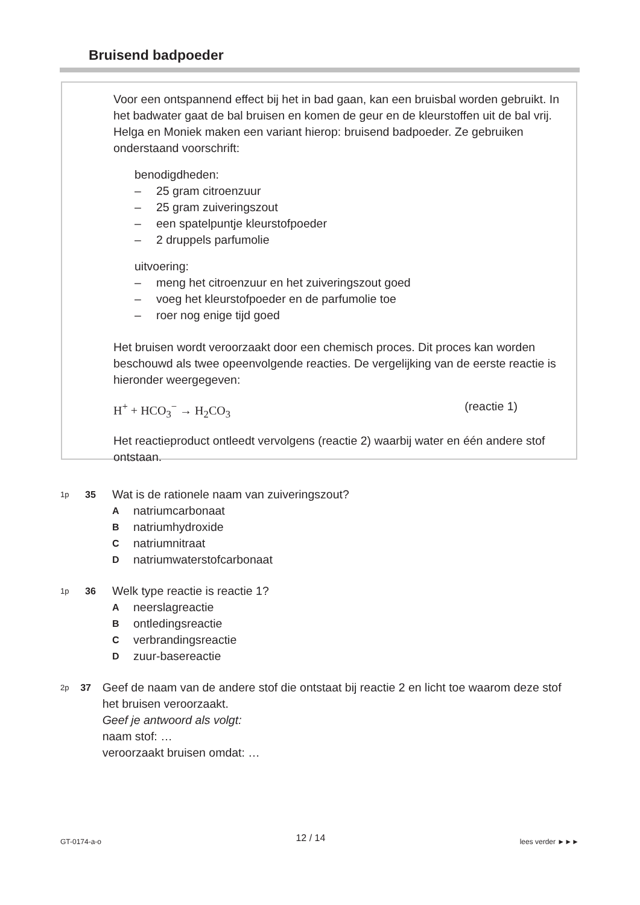Bruisend badpoeder
Voor een ontspannend effect bij het in bad gaan, kan een bruisbal worden gebruikt. In het badwater gaat de bal bruisen en komen de geur en de kleurstoffen uit de bal vrij. Helga en Moniek maken een variant hierop: bruisend badpoeder. Ze gebruiken onderstaand voorschrift:
benodigdheden:
– 25 gram citroenzuur
– 25 gram zuiveringszout
– een spatelpuntje kleurstofpoeder
– 2 druppels parfumolie
uitvoering:
– meng het citroenzuur en het zuiveringszout goed
– voeg het kleurstofpoeder en de parfumolie toe
– roer nog enige tijd goed
Het bruisen wordt veroorzaakt door een chemisch proces. Dit proces kan worden beschouwd als twee opeenvolgende reacties. De vergelijking van de eerste reactie is hieronder weergegeven:
H<sup>+</sup> + HCO<sub>3</sub><sup>−</sup> → H<sub>2</sub>CO<sub>3</sub> (reactie 1)
Het reactieproduct ontleedt vervolgens (reactie 2) waarbij water en één andere stof ontstaan.
1p 35 Wat is de rationele naam van zuiveringszout?
Anatriumcarbonaat
Bnatriumhydroxide
Cnatriumnitraat
Dnatriumwaterstofcarbonaat
1p 36 Welk type reactie is reactie 1?
Aneerslagreactie
Bontledingsreactie
Cverbrandingsreactie
Dzuur-basereactie
2p 37 Geef de naam van de andere stof die ontstaat bij reactie 2 en licht toe waarom deze stof het bruisen veroorzaakt.
Geef je antwoord als volgt:
naam stof: …
veroorzaakt bruisen omdat: …
GT-0174-a-o 12 / 14 lees verder ►►►